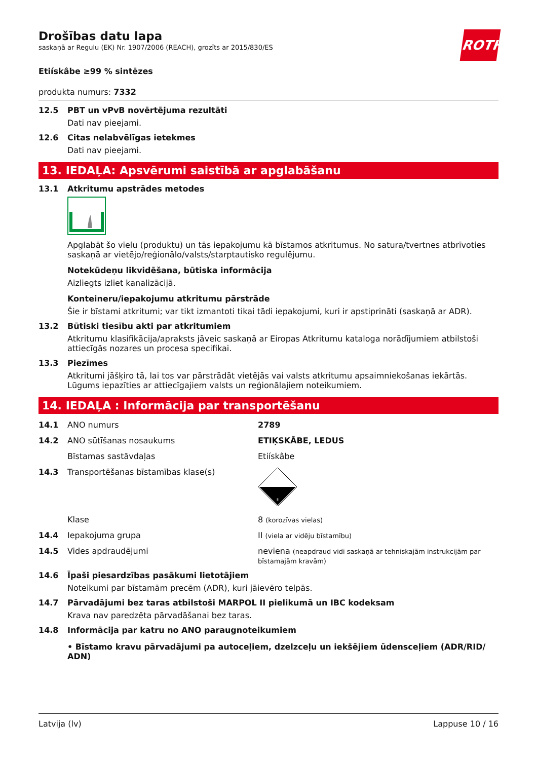ROTH
Drošības datu lapa
saskaņā ar Regulu (EK) Nr. 1907/2006 (REACH), grozīts ar 2015/830/ES
Etiískâbe ≥99 % sintēzes
produkta numurs: 7332
12.5 PBT un vPvB novērtējuma rezultāti
Dati nav pieejami.
12.6 Citas nelabvēlīgas ietekmes
Dati nav pieejami.
13. IEDAĻA: Apsvērumi saistībā ar apglabāšanu
13.1 Atkritumu apstrādes metodes
Apglabāt šo vielu (produktu) un tās iepakojumu kā bīstamos atkritumus. No satura/tvertnes atbrīvoties saskaņā ar vietējo/reģionālo/valsts/starptautisko regulējumu.
Notekūdeņu likvidēšana, būtiska informācija
Aizliegts izliet kanalizācijā.
Konteineru/iepakojumu atkritumu pārstrāde
Šie ir bīstami atkritumi; var tikt izmantoti tikai tādi iepakojumi, kuri ir apstiprināti (saskaņā ar ADR).
13.2 Būtiski tiesību akti par atkritumiem
Atkritumu klasifikācija/apraksts jāveic saskaņā ar Eiropas Atkritumu kataloga norādījumiem atbilstoši attiecīgās nozares un procesa specifikai.
13.3 Piezīmes
Atkritumi jāšķiro tā, lai tos var pārstrādāt vietējās vai valsts atkritumu apsaimniekošanas iekārtās. Lūgums iepazīties ar attiecīgajiem valsts un reģionālajiem noteikumiem.
14. IEDAĻA : Informācija par transportēšanu
14.1 ANO numurs 2789
14.2 ANO sūtīšanas nosaukums ETIĶSKĀBE, LEDUS
Bīstamas sastāvdaļas Etiískâbe
14.3 Transportēšanas bīstamības klase(s)
8
Klase 8 (korozīvas vielas)
14.4 Iepakojuma grupa II (viela ar vidēju bīstamību)
14.5 Vides apdraudējumi neviena (neapdraud vidi saskaņā ar tehniskajām instrukcijām par bīstamajām kravām)
14.6 Īpaši piesardzības pasākumi lietotājiem
Noteikumi par bīstamām precēm (ADR), kuri jāievēro telpās.
14.7 Pārvadājumi bez taras atbilstoši MARPOL II pielikumā un IBC kodeksam
Krava nav paredzēta pārvadāšanai bez taras.
14.8 Informācija par katru no ANO paraugnoteikumiem
• Bīstamo kravu pārvadājumi pa autoceļiem, dzelzceļu un iekšējiem ūdensceļiem (ADR/RID/ ADN)
Latvija (lv) Lappuse 10 / 16